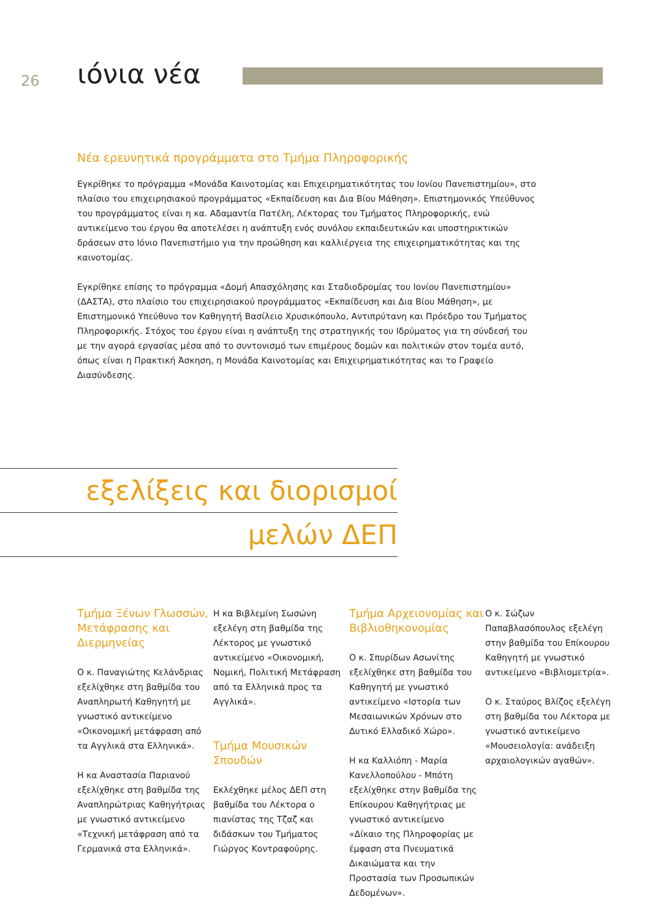26
ιόνια νέα
Νέα ερευνητικά προγράμματα στο Τμήμα Πληροφορικής
Εγκρίθηκε το πρόγραμμα «Μονάδα Καινοτομίας και Επιχειρηματικότητας του Ιονίου Πανεπιστημίου», στο πλαίσιο του επιχειρησιακού προγράμματος «Εκπαίδευση και Δια Βίου Μάθηση». Επιστημονικός Υπεύθυνος του προγράμματος είναι η κα. Αδαμαντία Πατέλη, Λέκτορας του Τμήματος Πληροφορικής, ενώ αντικείμενο του έργου θα αποτελέσει η ανάπτυξη ενός συνόλου εκπαιδευτικών και υποστηρικτικών δράσεων στο Ιόνιο Πανεπιστήμιο για την προώθηση και καλλιέργεια της επιχειρηματικότητας και της καινοτομίας.
Εγκρίθηκε επίσης το πρόγραμμα «Δομή Απασχόλησης και Σταδιοδρομίας του Ιονίου Πανεπιστημίου» (ΔΑΣΤΑ), στο πλαίσιο του επιχειρησιακού προγράμματος «Εκπαίδευση και Δια Βίου Μάθηση», με Επιστημονικό Υπεύθυνο τον Καθηγητή Βασίλειο Χρυσικόπουλο, Αντιπρύτανη και Πρόεδρο του Τμήματος Πληροφορικής. Στόχος του έργου είναι η ανάπτυξη της στρατηγικής του Ιδρύματος για τη σύνδεσή του με την αγορά εργασίας μέσα από το συντονισμό των επιμέρους δομών και πολιτικών στον τομέα αυτό, όπως είναι η Πρακτική Άσκηση, η Μονάδα Καινοτομίας και Επιχειρηματικότητας και το Γραφείο Διασύνδεσης.
εξελίξεις και διορισμοί
μελών ΔΕΠ
Τμήμα Ξένων Γλωσσών, Μετάφρασης και Διερμηνείας
Ο κ. Παναγιώτης Κελάνδριας εξελίχθηκε στη βαθμίδα του Αναπληρωτή Καθηγητή με γνωστικό αντικείμενο «Οικονομική μετάφραση από τα Αγγλικά στα Ελληνικά».
Η κα Αναστασία Παριανού εξελίχθηκε στη βαθμίδα της Αναπληρώτριας Καθηγήτριας με γνωστικό αντικείμενο «Τεχνική μετάφραση από τα Γερμανικά στα Ελληνικά».
Η κα Βιβλεμίνη Σωσώνη εξελέγη στη βαθμίδα της Λέκτορος με γνωστικό αντικείμενο «Οικονομική, Νομική, Πολιτική Μετάφραση από τα Ελληνικά προς τα Αγγλικά».
Τμήμα Μουσικών Σπουδών
Εκλέχθηκε μέλος ΔΕΠ στη βαθμίδα του Λέκτορα ο πιανίστας της Τζαζ και διδάσκων του Τμήματος Γιώργος Κοντραφούρης.
Τμήμα Αρχειονομίας και Βιβλιοθηκονομίας
Ο κ. Σπυρίδων Ασωνίτης εξελίχθηκε στη βαθμίδα του Καθηγητή με γνωστικό αντικείμενο «Ιστορία των Μεσαιωνικών Χρόνων στο Δυτικό Ελλαδικό Χώρο».
Η κα Καλλιόπη - Μαρία Κανελλοπούλου - Μπότη εξελίχθηκε στην βαθμίδα της Επίκουρου Καθηγήτριας με γνωστικό αντικείμενο «Δίκαιο της Πληροφορίας με έμφαση στα Πνευματικά Δικαιώματα και την Προστασία των Προσωπικών Δεδομένων».
Ο κ. Σώζων Παπαβλασόπουλος εξελέγη στην βαθμίδα του Επίκουρου Καθηγητή με γνωστικό αντικείμενο «Βιβλιομετρία».
Ο κ. Σταύρος Βλίζος εξελέγη στη βαθμίδα του Λέκτορα με γνωστικό αντικείμενο «Μουσειολογία: ανάδειξη αρχαιολογικών αγαθών».